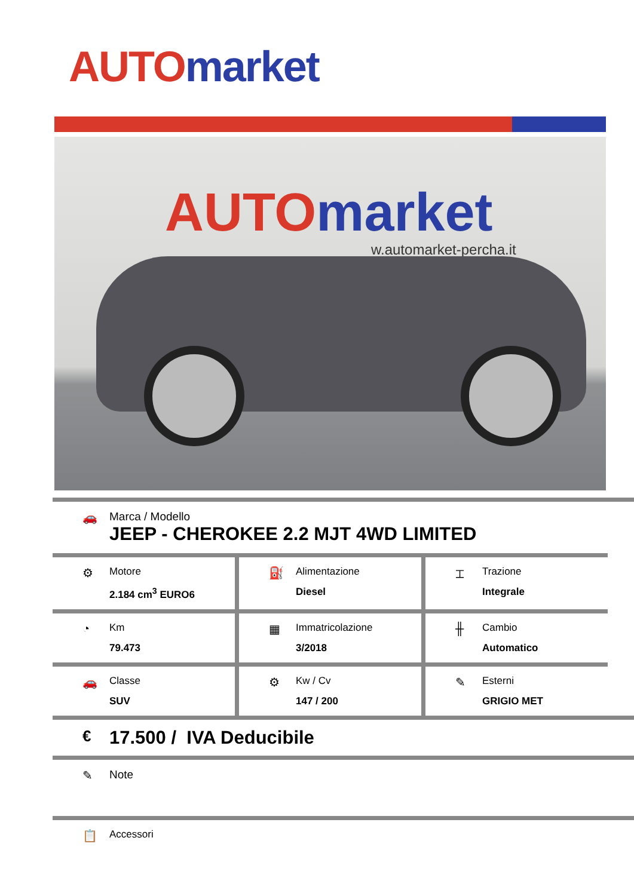AUTO market
AUTO market
w.automarket-percha.it
🚗 Marca / Modello
JEEP - CHEROKEE 2.2 MJT 4WD LIMITED
⚙
Motore
2.184 cm<sup>3</sup> EURO6
⛽
Alimentazione
Diesel
⌶
Trazione
Integrale
◔
Km
79.473
▦
Immatricolazione
3/2018
╫
Cambio
Automatico
🚗
Classe
SUV
⚙
Kw / Cv
147 / 200
✎
Esterni
GRIGIO MET
€
17.500 / IVA Deducibile
✎ Note
📋
Accessori